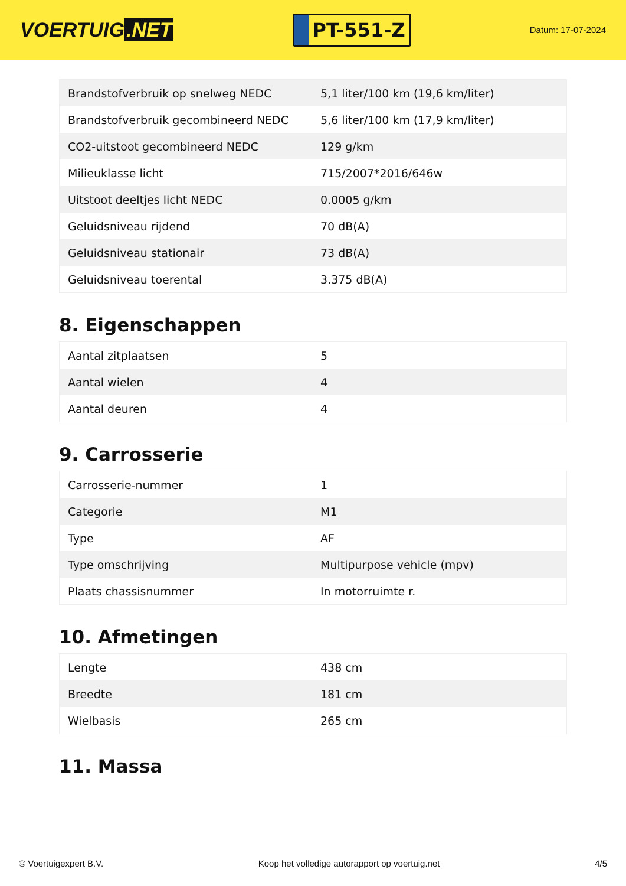VOERTUIG.NET
PT-551-Z
Datum: 17-07-2024
| Brandstofverbruik op snelweg NEDC | 5,1 liter/100 km (19,6 km/liter) |
| Brandstofverbruik gecombineerd NEDC | 5,6 liter/100 km (17,9 km/liter) |
| CO2-uitstoot gecombineerd NEDC | 129 g/km |
| Milieuklasse licht | 715/2007*2016/646w |
| Uitstoot deeltjes licht NEDC | 0.0005 g/km |
| Geluidsniveau rijdend | 70 dB(A) |
| Geluidsniveau stationair | 73 dB(A) |
| Geluidsniveau toerental | 3.375 dB(A) |
8. Eigenschappen
| Aantal zitplaatsen | 5 |
| Aantal wielen | 4 |
| Aantal deuren | 4 |
9. Carrosserie
| Carrosserie-nummer | 1 |
| Categorie | M1 |
| Type | AF |
| Type omschrijving | Multipurpose vehicle (mpv) |
| Plaats chassisnummer | In motorruimte r. |
10. Afmetingen
| Lengte | 438 cm |
| Breedte | 181 cm |
| Wielbasis | 265 cm |
11. Massa
© Voertuigexpert B.V. Koop het volledige autorapport op voertuig.net 4/5